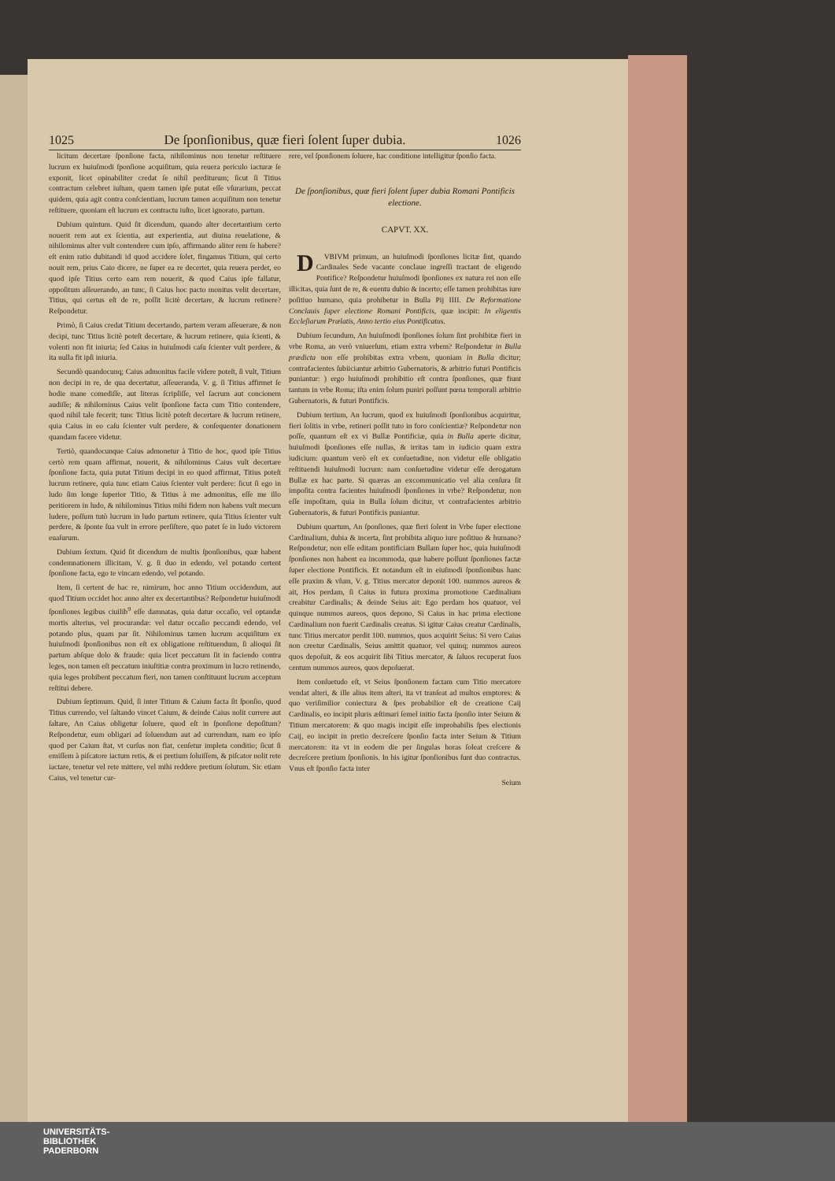1025 De ſponſionibus, quæ fieri ſolent ſuper dubia. 1026
licitum decertare ſponſione facta, nihilominus non tenetur reſtituere lucrum ex huiuſmodi ſponſione acquiſitum, quia reuera periculo iacturæ ſe exponit, licet opinabiliter credat ſe nihil perditurum; ſicut ſi Titius contractum celebret iuſtum, quem tamen ipſe putat eſſe vſurarium, peccat quidem, quia agit contra conſcientiam, lucrum tamen acquiſitum non tenetur reſtituere, quoniam eſt lucrum ex contractu iuſto, licet ignorato, partum.
Dubium quintum. Quid ſit dicendum, quando alter decertantium certo nouerit rem aut ex ſcientia, aut experientia, aut diuina reuelatione, & nihilominus alter vult contendere cum ipſo, affirmando aliter rem ſe habere? eſt enim ratio dubitandi id quod accidere ſolet, fingamus Titium, qui certo nouit rem, prius Caio dicere, ne ſuper ea re decertet, quia reuera perdet, eo quod ipſe Titius certo eam rem nouerit, & quod Caius ipſe fallatur, oppoſitum aſſeuerando, an tunc, ſi Caius hoc pacto monitus velit decertare, Titius, qui certus eſt de re, poſſit licitè decertare, & lucrum retinere? Reſpondetur.
Primò, ſi Caius credat Titium decertando, partem veram aſſeuerare, & non decipi, tunc Titius licitè poteſt decertare, & lucrum retinere, quia ſcienti, & volenti non fit iniuria; ſed Caius in huiuſmodi caſu ſcienter vult perdere, & ita nulla fit ipſi iniuria.
Secundò quandocunq; Caius admonitus facile videre poteſt, ſi vult, Titium non decipi in re, de qua decertatur, aſſeueranda, V. g. ſi Titius affirmet ſe hodie mane comediſſe, aut literas ſcripſiſſe, vel ſacrum aut concionem audiſſe; & nihilominus Caius velit ſponſione facta cum Titio contendere, quod nihil tale fecerit; tunc Titius licitè poteſt decertare & lucrum retinere, quia Caius in eo caſu ſcienter vult perdere, & conſequenter donationem quandam facere videtur.
Tertiò, quandocunque Caius admonetur à Titio de hoc, quod ipſe Titius certò rem quam affirmat, nouerit, & nihilominus Caius vult decertare ſponſione facta, quia putat Titium decipi in eo quod affirmat, Titius poteſt lucrum retinere, quia tunc etiam Caius ſcienter vult perdere: ſicut ſi ego in ludo ſim longe ſuperior Titio, & Titius à me admonitus, eſſe me illo peritiorem in ludo, & nihilominus Titius mihi fidem non habens vult mecum ludere, poſſum tutò lucrum in ludo partum retinere, quia Titius ſcienter vult perdere, & ſponte ſua vult in errore perſiſtere, quo patet ſe in ludo victorem euaſurum.
Dubium ſextum. Quid ſit dicendum de multis ſponſionibus, quæ habent condemnationem illicitam, V. g. ſi duo in edendo, vel potando certent ſponſione facta, ego te vincam edendo, vel potando.
Item, ſi certent de hac re, nimirum, hoc anno Titium occidendum, aut quod Titium occidet hoc anno alter ex decertantibus? Reſpondetur huiuſmodi ſponſiones legibus ciuilib<sup>9</sup> eſſe damnatas, quia datur occaſio, vel optandæ mortis alterius, vel procurandæ: vel datur occaſio peccandi edendo, vel potando plus, quam par ſit. Nihilominus tamen lucrum acquiſitum ex huiuſmodi ſponſionibus non eſt ex obligatione reſtituendum, ſi alioqui ſit partum abſque dolo & fraude: quia licet peccatum ſit in faciendo contra leges, non tamen eſt peccatum iniuſtitiæ contra proximum in lucro retinendo, quia leges prohibent peccatum fieri, non tamen conſtituunt lucrum acceptum reſtitui debere.
Dubium ſeptimum. Quid, ſi inter Titium & Caium facta ſit ſponſio, quod Titius currendo, vel ſaltando vincet Caium, & deinde Caius nolit currere aut ſaltare, An Caius obligetur ſoluere, quod eſt in ſponſione depoſitum? Reſpondetur, eum obligari ad ſoluendum aut ad currendum, nam eo ipſo quod per Caium ſtat, vt curſus non fiat, cenſetur impleta conditio; ſicut ſi emiſſem à piſcatore iactum retis, & ei pretium ſoluiſſem, & piſcator nolit rete iactare, tenetur vel rete mittere, vel mihi reddere pretium ſolutum. Sic etiam Caius, vel tenetur cur-
rere, vel ſponſionem ſoluere, hac conditione intelligitur ſponſio facta.
De ſponſionibus, quæ fieri ſolent ſuper dubia Romani Pontificis electione.
CAPVT. XX.
DVBIVM primum, an huiuſmodi ſponſiones licitæ ſint, quando Cardinales Sede vacante conclaue ingreſſi tractant de eligendo Pontifice? Reſpondetur huiuſmodi ſponſiones ex natura rei non eſſe illicitas, quia ſunt de re, & euentu dubio & incerto; eſſe tamen prohibitas iure poſitiuo humano, quia prohibetur in Bulla Pij IIII. De Reformatione Conclauis ſuper electione Romani Pontificis, quæ incipit: In eligentis Eccleſiarum Prælatis, Anno tertio eius Pontificatus.
Dubium ſecundum, An huiuſmodi ſponſiones ſolum ſint prohibitæ fieri in vrbe Roma, an verò vniuerſum, etiam extra vrbem? Reſpondetur in Bulla prædicta non eſſe prohibitas extra vrbem, quoniam in Bulla dicitur; contrafacientes ſubiiciantur arbitrio Gubernatoris, & arbitrio futuri Pontificis puniantur: ) ergo huiuſmodi prohibitio eſt contra ſponſiones, quæ fiunt tantum in vrbe Roma; iſta enim ſolum puniri poſſunt pœna temporali arbitrio Gubernatoris, & futuri Pontificis.
Dubium tertium, An lucrum, quod ex huiuſmodi ſponſionibus acquiritur, fieri ſolitis in vrbe, retineri poſſit tuto in foro conſcientiæ? Reſpondetur non poſſe, quantum eſt ex vi Bullæ Pontificiæ, quia in Bulla aperte dicitur, huiuſmodi ſponſiones eſſe nullas, & irritas tam in iudicio quam extra iudicium: quantum verò eſt ex conſuetudine, non videtur eſſe obligatio reſtituendi huiuſmodi lucrum: nam conſuetudine videtur eſſe derogatum Bullæ ex hac parte. Si quæras an excommunicatio vel alia cenſura ſit impoſita contra facientes huiuſmodi ſponſiones in vrbe? Reſpondetur, non eſſe impoſitam, quia in Bulla ſolum dicitur, vt contrafacientes arbitrio Gubernatoris, & futuri Pontificis puniantur.
Dubium quartum, An ſponſiones, quæ fieri ſolent in Vrbe ſuper electione Cardinalium, dubia & incerta, ſint prohibita aliquo iure poſitiuo & humano? Reſpondetur, non eſſe editam pontificiam Bullam ſuper hoc, quia huiuſmodi ſponſiones non habent ea incommoda, quæ habere poſſunt ſponſiones factæ ſuper electione Pontificis. Et notandum eſt in eiuſmodi ſponſionibus hanc eſſe praxim & vſum, V. g. Titius mercator deponit 100. nummos aureos & ait, Hos perdam, ſi Caius in futura proxima promotione Cardinalium creabitur Cardinalis; & deinde Seius ait: Ego perdam hos quatuor, vel quinque nummos aureos, quos depono, Si Caius in hac prima electione Cardinalium non fuerit Cardinalis creatus. Si igitur Caius creatur Cardinalis, tunc Titius mercator perdit 100. nummos, quos acquirit Seius: Si vero Caius non creetur Cardinalis, Seius amittit quatuor, vel quinq; nummos aureos quos depoſuit, & eos acquirit ſibi Titius mercator, & ſaluos recuperat ſuos centum nummos aureos, quos depoſuerat.
Item conſuetudo eſt, vt Seius ſponſionem factam cum Titio mercatore vendat alteri, & ille alius item alteri, ita vt tranſeat ad multos emptores: & quo veriſimilior coniectura & ſpes probabilior eſt de creatione Caij Cardinalis, eo incipit pluris æſtimari ſemel initio facta ſponſio inter Seium & Titium mercatorem: & quo magis incipit eſſe improbabilis ſpes electionis Caij, eo incipit in pretio decreſcere ſponſio facta inter Seium & Titium mercatorem: ita vt in eodem die per ſingulas horas ſoleat creſcere & decreſcere pretium ſponſionis. In his igitur ſponſionibus ſunt duo contractus. Vnus eſt ſponſio facta inter
Seium
UNIVERSITÄTS-
BIBLIOTHEK
PADERBORN